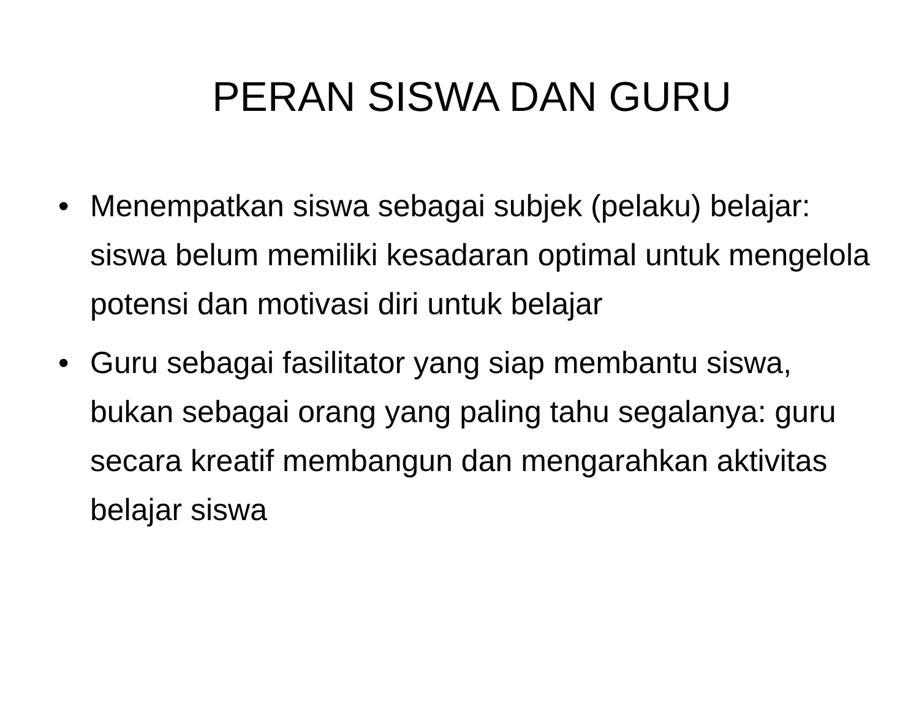PERAN SISWA DAN GURU
• Menempatkan siswa sebagai subjek (pelaku) belajar: siswa belum memiliki kesadaran optimal untuk mengelola potensi dan motivasi diri untuk belajar
• Guru sebagai fasilitator yang siap membantu siswa, bukan sebagai orang yang paling tahu segalanya: guru secara kreatif membangun dan mengarahkan aktivitas belajar siswa